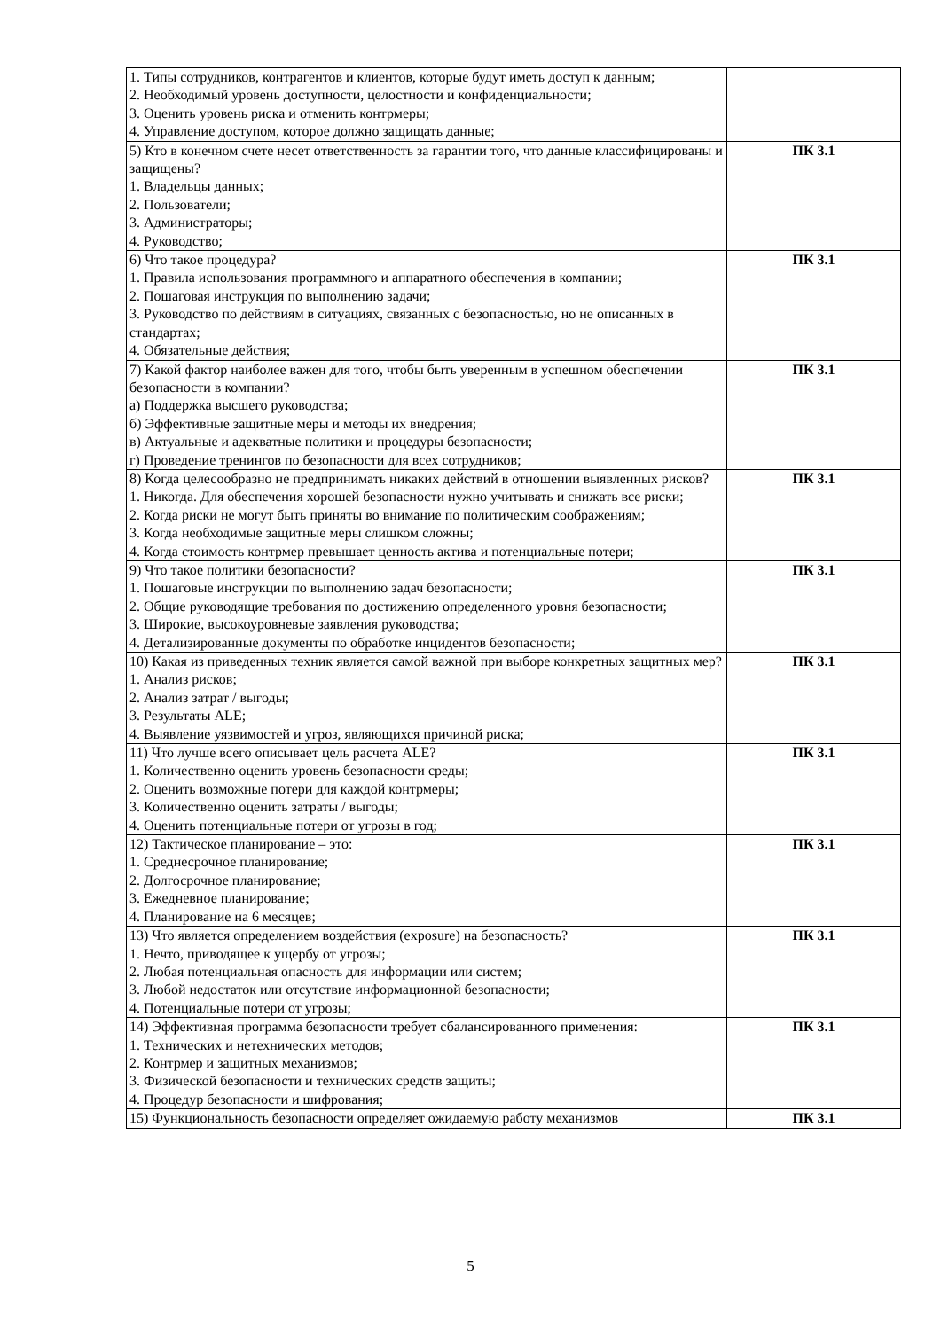| 1. Типы сотрудников, контрагентов и клиентов, которые будут иметь доступ к данным; 2. Необходимый уровень доступности, целостности и конфиденциальности; 3. Оценить уровень риска и отменить контрмеры; 4. Управление доступом, которое должно защищать данные; | |
| 5) Кто в конечном счете несет ответственность за гарантии того, что данные классифицированы и защищены? 1. Владельцы данных; 2. Пользователи; 3. Администраторы; 4. Руководство; | ПК 3.1 |
| 6) Что такое процедура? 1. Правила использования программного и аппаратного обеспечения в компании; 2. Пошаговая инструкция по выполнению задачи; 3. Руководство по действиям в ситуациях, связанных с безопасностью, но не описанных в стандартах; 4. Обязательные действия; | ПК 3.1 |
| 7) Какой фактор наиболее важен для того, чтобы быть уверенным в успешном обеспечении безопасности в компании? а) Поддержка высшего руководства; б) Эффективные защитные меры и методы их внедрения; в) Актуальные и адекватные политики и процедуры безопасности; г) Проведение тренингов по безопасности для всех сотрудников; | ПК 3.1 |
| 8) Когда целесообразно не предпринимать никаких действий в отношении выявленных рисков? 1. Никогда. Для обеспечения хорошей безопасности нужно учитывать и снижать все риски; 2. Когда риски не могут быть приняты во внимание по политическим соображениям; 3. Когда необходимые защитные меры слишком сложны; 4. Когда стоимость контрмер превышает ценность актива и потенциальные потери; | ПК 3.1 |
| 9) Что такое политики безопасности? 1. Пошаговые инструкции по выполнению задач безопасности; 2. Общие руководящие требования по достижению определенного уровня безопасности; 3. Широкие, высокоуровневые заявления руководства; 4. Детализированные документы по обработке инцидентов безопасности; | ПК 3.1 |
| 10) Какая из приведенных техник является самой важной при выборе конкретных защитных мер? 1. Анализ рисков; 2. Анализ затрат / выгоды; 3. Результаты ALE; 4. Выявление уязвимостей и угроз, являющихся причиной риска; | ПК 3.1 |
| 11) Что лучше всего описывает цель расчета ALE? 1. Количественно оценить уровень безопасности среды; 2. Оценить возможные потери для каждой контрмеры; 3. Количественно оценить затраты / выгоды; 4. Оценить потенциальные потери от угрозы в год; | ПК 3.1 |
| 12) Тактическое планирование – это: 1. Среднесрочное планирование; 2. Долгосрочное планирование; 3. Ежедневное планирование; 4. Планирование на 6 месяцев; | ПК 3.1 |
| 13) Что является определением воздействия (exposure) на безопасность? 1. Нечто, приводящее к ущербу от угрозы; 2. Любая потенциальная опасность для информации или систем; 3. Любой недостаток или отсутствие информационной безопасности; 4. Потенциальные потери от угрозы; | ПК 3.1 |
| 14) Эффективная программа безопасности требует сбалансированного применения: 1. Технических и нетехнических методов; 2. Контрмер и защитных механизмов; 3. Физической безопасности и технических средств защиты; 4. Процедур безопасности и шифрования; | ПК 3.1 |
| 15) Функциональность безопасности определяет ожидаемую работу механизмов | ПК 3.1 |
5